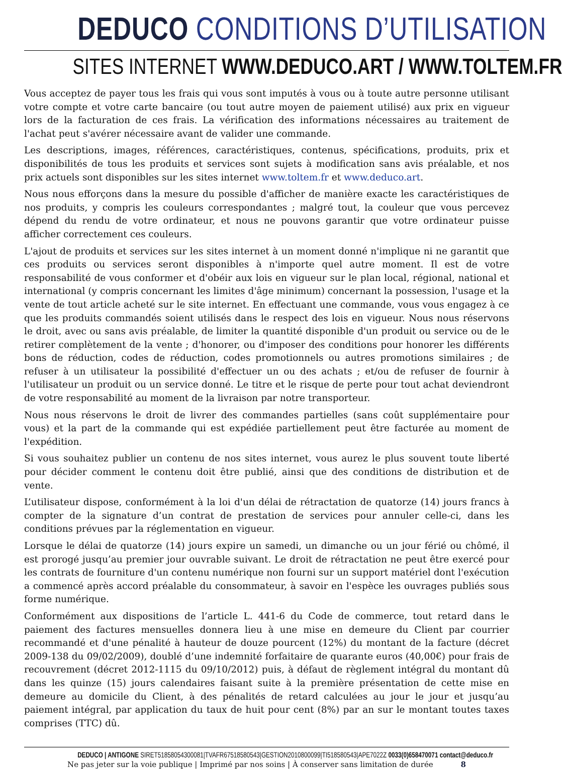DEDUCO CONDITIONS D’UTILISATION
SITES INTERNET WWW.DEDUCO.ART / WWW.TOLTEM.FR
Vous acceptez de payer tous les frais qui vous sont imputés à vous ou à toute autre personne utilisant votre compte et votre carte bancaire (ou tout autre moyen de paiement utilisé) aux prix en vigueur lors de la facturation de ces frais. La vérification des informations nécessaires au traitement de l'achat peut s'avérer nécessaire avant de valider une commande.
Les descriptions, images, références, caractéristiques, contenus, spécifications, produits, prix et disponibilités de tous les produits et services sont sujets à modification sans avis préalable, et nos prix actuels sont disponibles sur les sites internet www.toltem.fr et www.deduco.art.
Nous nous efforçons dans la mesure du possible d'afficher de manière exacte les caractéristiques de nos produits, y compris les couleurs correspondantes ; malgré tout, la couleur que vous percevez dépend du rendu de votre ordinateur, et nous ne pouvons garantir que votre ordinateur puisse afficher correctement ces couleurs.
L'ajout de produits et services sur les sites internet à un moment donné n'implique ni ne garantit que ces produits ou services seront disponibles à n'importe quel autre moment. Il est de votre responsabilité de vous conformer et d'obéir aux lois en vigueur sur le plan local, régional, national et international (y compris concernant les limites d'âge minimum) concernant la possession, l'usage et la vente de tout article acheté sur le site internet. En effectuant une commande, vous vous engagez à ce que les produits commandés soient utilisés dans le respect des lois en vigueur. Nous nous réservons le droit, avec ou sans avis préalable, de limiter la quantité disponible d'un produit ou service ou de le retirer complètement de la vente ; d'honorer, ou d'imposer des conditions pour honorer les différents bons de réduction, codes de réduction, codes promotionnels ou autres promotions similaires ; de refuser à un utilisateur la possibilité d'effectuer un ou des achats ; et/ou de refuser de fournir à l'utilisateur un produit ou un service donné. Le titre et le risque de perte pour tout achat deviendront de votre responsabilité au moment de la livraison par notre transporteur.
Nous nous réservons le droit de livrer des commandes partielles (sans coût supplémentaire pour vous) et la part de la commande qui est expédiée partiellement peut être facturée au moment de l'expédition.
Si vous souhaitez publier un contenu de nos sites internet, vous aurez le plus souvent toute liberté pour décider comment le contenu doit être publié, ainsi que des conditions de distribution et de vente.
L’utilisateur dispose, conformément à la loi d'un délai de rétractation de quatorze (14) jours francs à compter de la signature d’un contrat de prestation de services pour annuler celle-ci, dans les conditions prévues par la réglementation en vigueur.
Lorsque le délai de quatorze (14) jours expire un samedi, un dimanche ou un jour férié ou chômé, il est prorogé jusqu’au premier jour ouvrable suivant. Le droit de rétractation ne peut être exercé pour les contrats de fourniture d'un contenu numérique non fourni sur un support matériel dont l'exécution a commencé après accord préalable du consommateur, à savoir en l'espèce les ouvrages publiés sous forme numérique.
Conformément aux dispositions de l’article L. 441-6 du Code de commerce, tout retard dans le paiement des factures mensuelles donnera lieu à une mise en demeure du Client par courrier recommandé et d'une pénalité à hauteur de douze pourcent (12%) du montant de la facture (décret 2009-138 du 09/02/2009), doublé d’une indemnité forfaitaire de quarante euros (40,00€) pour frais de recouvrement (décret 2012-1115 du 09/10/2012) puis, à défaut de règlement intégral du montant dû dans les quinze (15) jours calendaires faisant suite à la première présentation de cette mise en demeure au domicile du Client, à des pénalités de retard calculées au jour le jour et jusqu’au paiement intégral, par application du taux de huit pour cent (8%) par an sur le montant toutes taxes comprises (TTC) dû.
DEDUCO | ANTIGONE SIRET51858054300081|TVAFR67518580543|GESTION2010800099|TI518580543|APE7022Z 0033(0)658470071 contact@deduco.fr
Ne pas jeter sur la voie publique | Imprimé par nos soins | À conserver sans limitation de durée 8